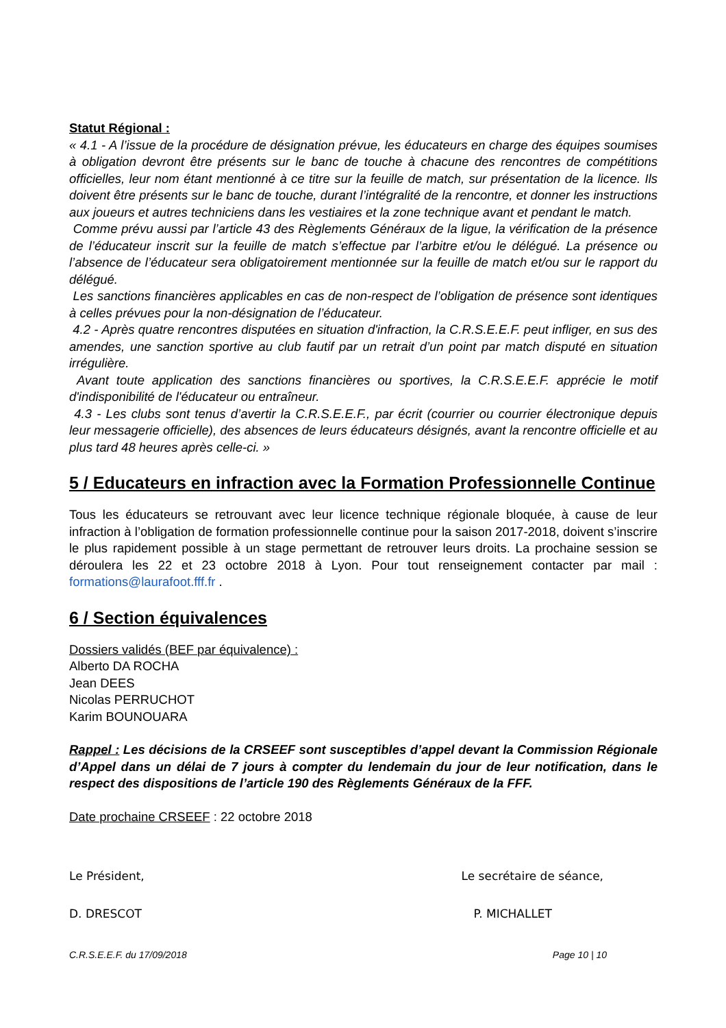Statut Régional :
« 4.1 - A l’issue de la procédure de désignation prévue, les éducateurs en charge des équipes soumises à obligation devront être présents sur le banc de touche à chacune des rencontres de compétitions officielles, leur nom étant mentionné à ce titre sur la feuille de match, sur présentation de la licence. Ils doivent être présents sur le banc de touche, durant l’intégralité de la rencontre, et donner les instructions aux joueurs et autres techniciens dans les vestiaires et la zone technique avant et pendant le match.
Comme prévu aussi par l’article 43 des Règlements Généraux de la ligue, la vérification de la présence de l’éducateur inscrit sur la feuille de match s’effectue par l’arbitre et/ou le délégué. La présence ou l’absence de l’éducateur sera obligatoirement mentionnée sur la feuille de match et/ou sur le rapport du délégué.
Les sanctions financières applicables en cas de non-respect de l’obligation de présence sont identiques à celles prévues pour la non-désignation de l’éducateur.
4.2 - Après quatre rencontres disputées en situation d'infraction, la C.R.S.E.E.F. peut infliger, en sus des amendes, une sanction sportive au club fautif par un retrait d’un point par match disputé en situation irrégulière.
Avant toute application des sanctions financières ou sportives, la C.R.S.E.E.F. apprécie le motif d'indisponibilité de l'éducateur ou entraîneur.
4.3 - Les clubs sont tenus d’avertir la C.R.S.E.E.F., par écrit (courrier ou courrier électronique depuis leur messagerie officielle), des absences de leurs éducateurs désignés, avant la rencontre officielle et au plus tard 48 heures après celle-ci. »
5 / Educateurs en infraction avec la Formation Professionnelle Continue
Tous les éducateurs se retrouvant avec leur licence technique régionale bloquée, à cause de leur infraction à l’obligation de formation professionnelle continue pour la saison 2017-2018, doivent s’inscrire le plus rapidement possible à un stage permettant de retrouver leurs droits. La prochaine session se déroulera les 22 et 23 octobre 2018 à Lyon. Pour tout renseignement contacter par mail : formations@laurafoot.fff.fr .
6 / Section équivalences
Dossiers validés (BEF par équivalence) :
Alberto DA ROCHA
Jean DEES
Nicolas PERRUCHOT
Karim BOUNOUARA
Rappel : Les décisions de la CRSEEF sont susceptibles d’appel devant la Commission Régionale d’Appel dans un délai de 7 jours à compter du lendemain du jour de leur notification, dans le respect des dispositions de l’article 190 des Règlements Généraux de la FFF.
Date prochaine CRSEEF : 22 octobre 2018
Le Président, Le secrétaire de séance,
D. DRESCOT P. MICHALLET
C.R.S.E.E.F. du 17/09/2018 Page 10 | 10